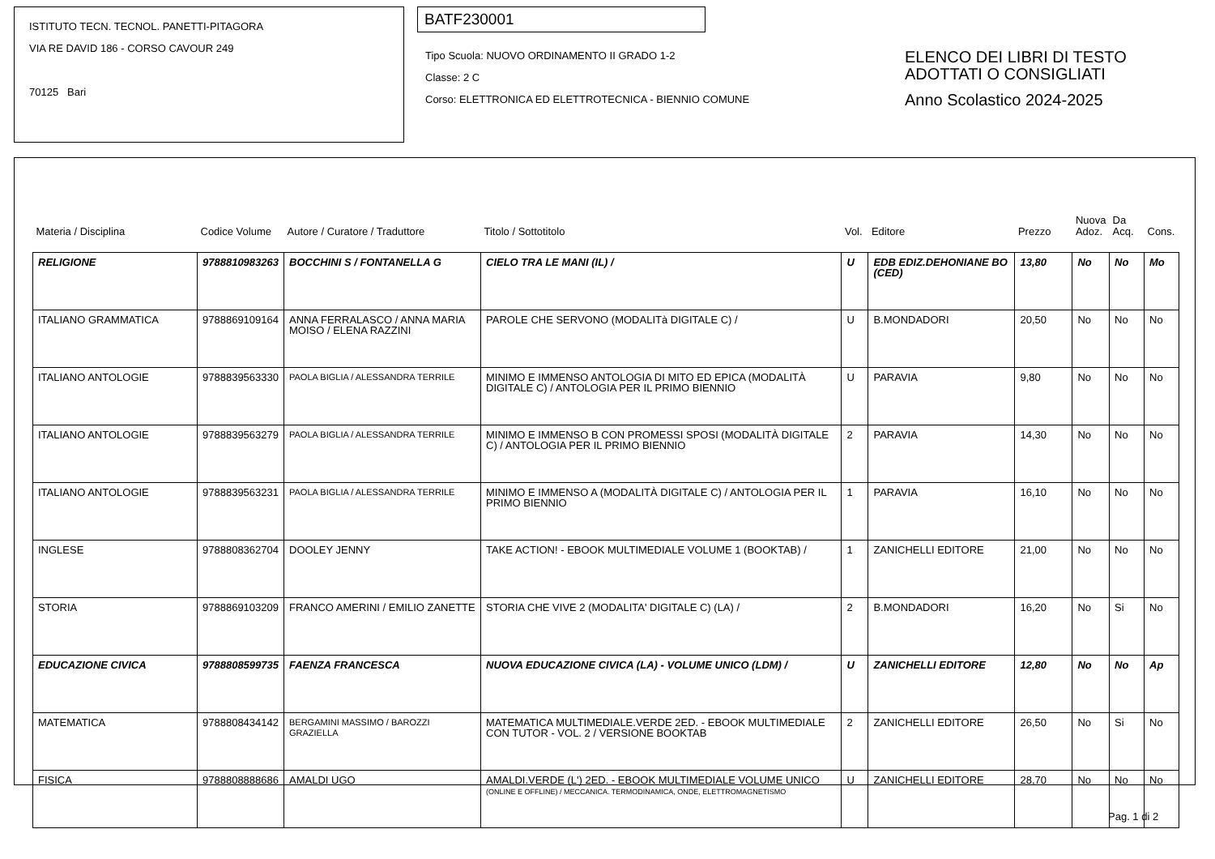ISTITUTO TECN. TECNOL. PANETTI-PITAGORA
VIA RE DAVID 186 - CORSO CAVOUR 249
70125 Bari
BATF230001
Tipo Scuola: NUOVO ORDINAMENTO II GRADO 1-2
Classe: 2 C
Corso: ELETTRONICA ED ELETTROTECNICA - BIENNIO COMUNE
ELENCO DEI LIBRI DI TESTO
ADOTTATI O CONSIGLIATI
Anno Scolastico 2024-2025
| Materia / Disciplina | Codice Volume | Autore / Curatore / Traduttore | Titolo / Sottotitolo | Vol. | Editore | Prezzo | Nuova Adoz. | Da Acq. | Cons. |
| --- | --- | --- | --- | --- | --- | --- | --- | --- | --- |
| RELIGIONE | 9788810983263 | BOCCHINI S / FONTANELLA G | CIELO TRA LE MANI (IL) / | U | EDB EDIZ.DEHONIANE BO (CED) | 13,80 | No | No | Mo |
| ITALIANO GRAMMATICA | 9788869109164 | ANNA FERRALASCO / ANNA MARIA MOISO / ELENA RAZZINI | PAROLE CHE SERVONO (MODALITà DIGITALE C) / | U | B.MONDADORI | 20,50 | No | No | No |
| ITALIANO ANTOLOGIE | 9788839563330 | PAOLA BIGLIA / ALESSANDRA TERRILE | MINIMO E IMMENSO ANTOLOGIA DI MITO ED EPICA (MODALITÀ DIGITALE C) / ANTOLOGIA PER IL PRIMO BIENNIO | U | PARAVIA | 9,80 | No | No | No |
| ITALIANO ANTOLOGIE | 9788839563279 | PAOLA BIGLIA / ALESSANDRA TERRILE | MINIMO E IMMENSO B CON PROMESSI SPOSI (MODALITÀ DIGITALE C) / ANTOLOGIA PER IL PRIMO BIENNIO | 2 | PARAVIA | 14,30 | No | No | No |
| ITALIANO ANTOLOGIE | 9788839563231 | PAOLA BIGLIA / ALESSANDRA TERRILE | MINIMO E IMMENSO A (MODALITÀ DIGITALE C) / ANTOLOGIA PER IL PRIMO BIENNIO | 1 | PARAVIA | 16,10 | No | No | No |
| INGLESE | 9788808362704 | DOOLEY JENNY | TAKE ACTION! - EBOOK MULTIMEDIALE VOLUME 1 (BOOKTAB) / | 1 | ZANICHELLI EDITORE | 21,00 | No | No | No |
| STORIA | 9788869103209 | FRANCO AMERINI / EMILIO ZANETTE | STORIA CHE VIVE 2 (MODALITA' DIGITALE C) (LA) / | 2 | B.MONDADORI | 16,20 | No | Si | No |
| EDUCAZIONE CIVICA | 9788808599735 | FAENZA FRANCESCA | NUOVA EDUCAZIONE CIVICA (LA) - VOLUME UNICO (LDM) / | U | ZANICHELLI EDITORE | 12,80 | No | No | Ap |
| MATEMATICA | 9788808434142 | BERGAMINI MASSIMO / BAROZZI GRAZIELLA | MATEMATICA MULTIMEDIALE.VERDE 2ED. - EBOOK MULTIMEDIALE CON TUTOR - VOL. 2 / VERSIONE BOOKTAB | 2 | ZANICHELLI EDITORE | 26,50 | No | Si | No |
| FISICA | 9788808888686 | AMALDI UGO | AMALDI.VERDE (L') 2ED. - EBOOK MULTIMEDIALE VOLUME UNICO (ONLINE E OFFLINE) / MECCANICA. TERMODINAMICA, ONDE, ELETTROMAGNETISMO | U | ZANICHELLI EDITORE | 28,70 | No | No | No |
Pag. 1 di 2